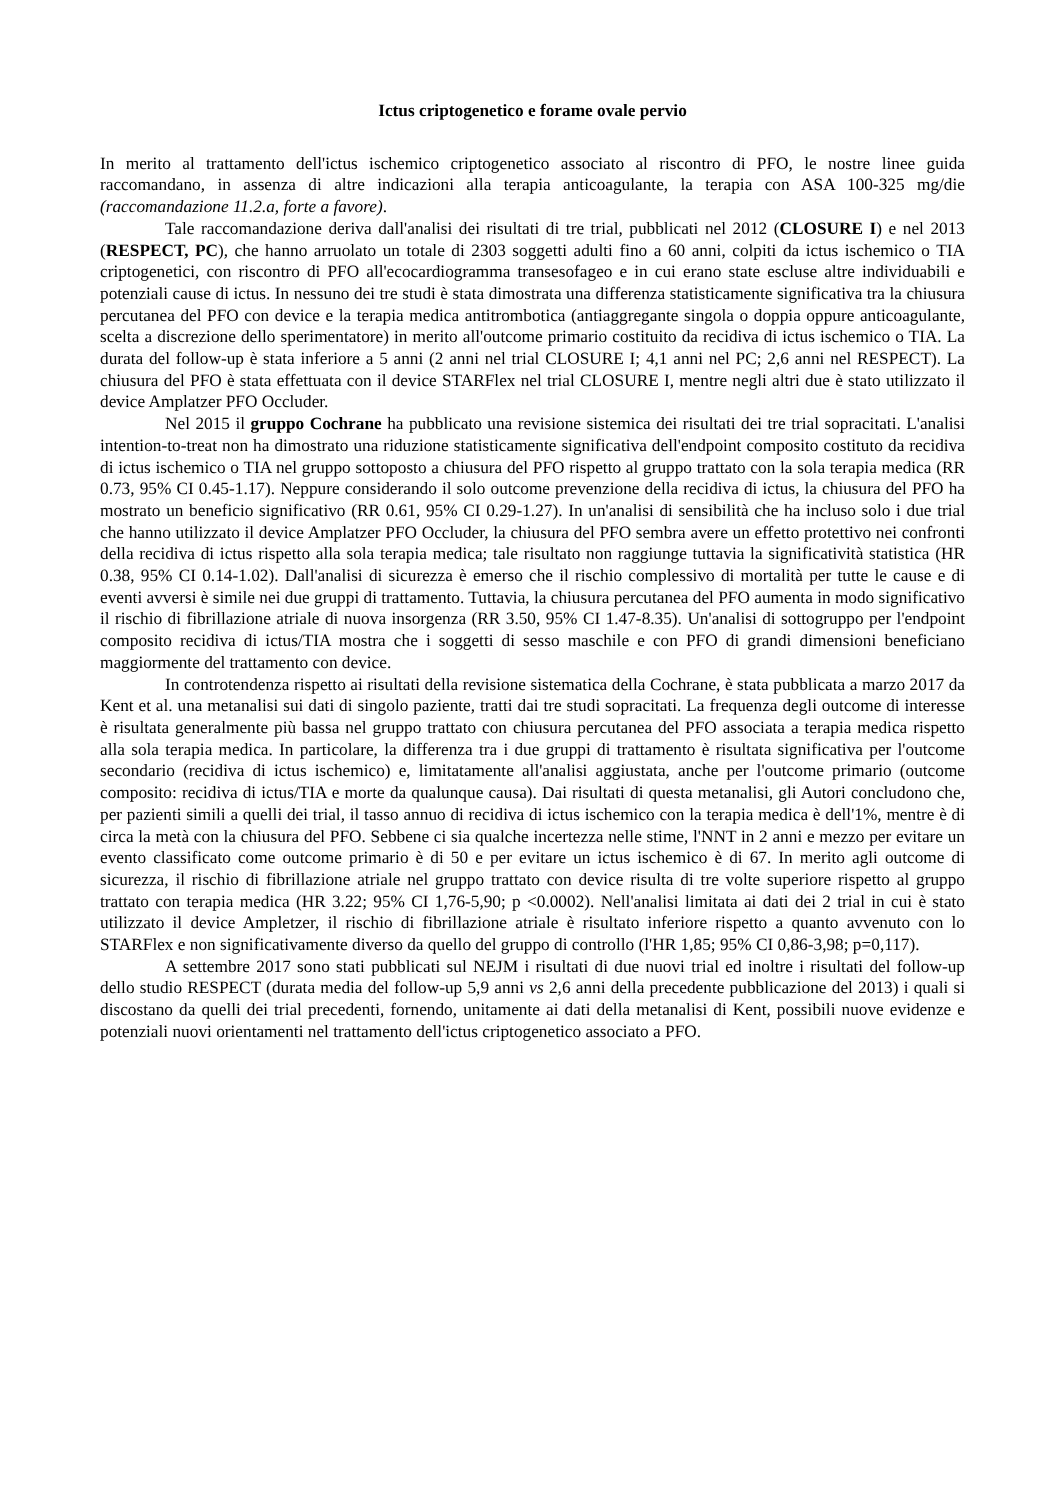Ictus criptogenetico e forame ovale pervio
In merito al trattamento dell'ictus ischemico criptogenetico associato al riscontro di PFO, le nostre linee guida raccomandano, in assenza di altre indicazioni alla terapia anticoagulante, la terapia con ASA 100-325 mg/die (raccomandazione 11.2.a, forte a favore).
Tale raccomandazione deriva dall'analisi dei risultati di tre trial, pubblicati nel 2012 (CLOSURE I) e nel 2013 (RESPECT, PC), che hanno arruolato un totale di 2303 soggetti adulti fino a 60 anni, colpiti da ictus ischemico o TIA criptogenetici, con riscontro di PFO all'ecocardiogramma transesofageo e in cui erano state escluse altre individuabili e potenziali cause di ictus. In nessuno dei tre studi è stata dimostrata una differenza statisticamente significativa tra la chiusura percutanea del PFO con device e la terapia medica antitrombotica (antiaggregante singola o doppia oppure anticoagulante, scelta a discrezione dello sperimentatore) in merito all'outcome primario costituito da recidiva di ictus ischemico o TIA. La durata del follow-up è stata inferiore a 5 anni (2 anni nel trial CLOSURE I; 4,1 anni nel PC; 2,6 anni nel RESPECT). La chiusura del PFO è stata effettuata con il device STARFlex nel trial CLOSURE I, mentre negli altri due è stato utilizzato il device Amplatzer PFO Occluder.
Nel 2015 il gruppo Cochrane ha pubblicato una revisione sistemica dei risultati dei tre trial sopracitati. L'analisi intention-to-treat non ha dimostrato una riduzione statisticamente significativa dell'endpoint composito costituto da recidiva di ictus ischemico o TIA nel gruppo sottoposto a chiusura del PFO rispetto al gruppo trattato con la sola terapia medica (RR 0.73, 95% CI 0.45-1.17). Neppure considerando il solo outcome prevenzione della recidiva di ictus, la chiusura del PFO ha mostrato un beneficio significativo (RR 0.61, 95% CI 0.29-1.27). In un'analisi di sensibilità che ha incluso solo i due trial che hanno utilizzato il device Amplatzer PFO Occluder, la chiusura del PFO sembra avere un effetto protettivo nei confronti della recidiva di ictus rispetto alla sola terapia medica; tale risultato non raggiunge tuttavia la significatività statistica (HR 0.38, 95% CI 0.14-1.02). Dall'analisi di sicurezza è emerso che il rischio complessivo di mortalità per tutte le cause e di eventi avversi è simile nei due gruppi di trattamento. Tuttavia, la chiusura percutanea del PFO aumenta in modo significativo il rischio di fibrillazione atriale di nuova insorgenza (RR 3.50, 95% CI 1.47-8.35). Un'analisi di sottogruppo per l'endpoint composito recidiva di ictus/TIA mostra che i soggetti di sesso maschile e con PFO di grandi dimensioni beneficiano maggiormente del trattamento con device.
In controtendenza rispetto ai risultati della revisione sistematica della Cochrane, è stata pubblicata a marzo 2017 da Kent et al. una metanalisi sui dati di singolo paziente, tratti dai tre studi sopracitati. La frequenza degli outcome di interesse è risultata generalmente più bassa nel gruppo trattato con chiusura percutanea del PFO associata a terapia medica rispetto alla sola terapia medica. In particolare, la differenza tra i due gruppi di trattamento è risultata significativa per l'outcome secondario (recidiva di ictus ischemico) e, limitatamente all'analisi aggiustata, anche per l'outcome primario (outcome composito: recidiva di ictus/TIA e morte da qualunque causa). Dai risultati di questa metanalisi, gli Autori concludono che, per pazienti simili a quelli dei trial, il tasso annuo di recidiva di ictus ischemico con la terapia medica è dell'1%, mentre è di circa la metà con la chiusura del PFO. Sebbene ci sia qualche incertezza nelle stime, l'NNT in 2 anni e mezzo per evitare un evento classificato come outcome primario è di 50 e per evitare un ictus ischemico è di 67. In merito agli outcome di sicurezza, il rischio di fibrillazione atriale nel gruppo trattato con device risulta di tre volte superiore rispetto al gruppo trattato con terapia medica (HR 3.22; 95% CI 1,76-5,90; p <0.0002). Nell'analisi limitata ai dati dei 2 trial in cui è stato utilizzato il device Ampletzer, il rischio di fibrillazione atriale è risultato inferiore rispetto a quanto avvenuto con lo STARFlex e non significativamente diverso da quello del gruppo di controllo (l'HR 1,85; 95% CI 0,86-3,98; p=0,117).
A settembre 2017 sono stati pubblicati sul NEJM i risultati di due nuovi trial ed inoltre i risultati del follow-up dello studio RESPECT (durata media del follow-up 5,9 anni vs 2,6 anni della precedente pubblicazione del 2013) i quali si discostano da quelli dei trial precedenti, fornendo, unitamente ai dati della metanalisi di Kent, possibili nuove evidenze e potenziali nuovi orientamenti nel trattamento dell'ictus criptogenetico associato a PFO.